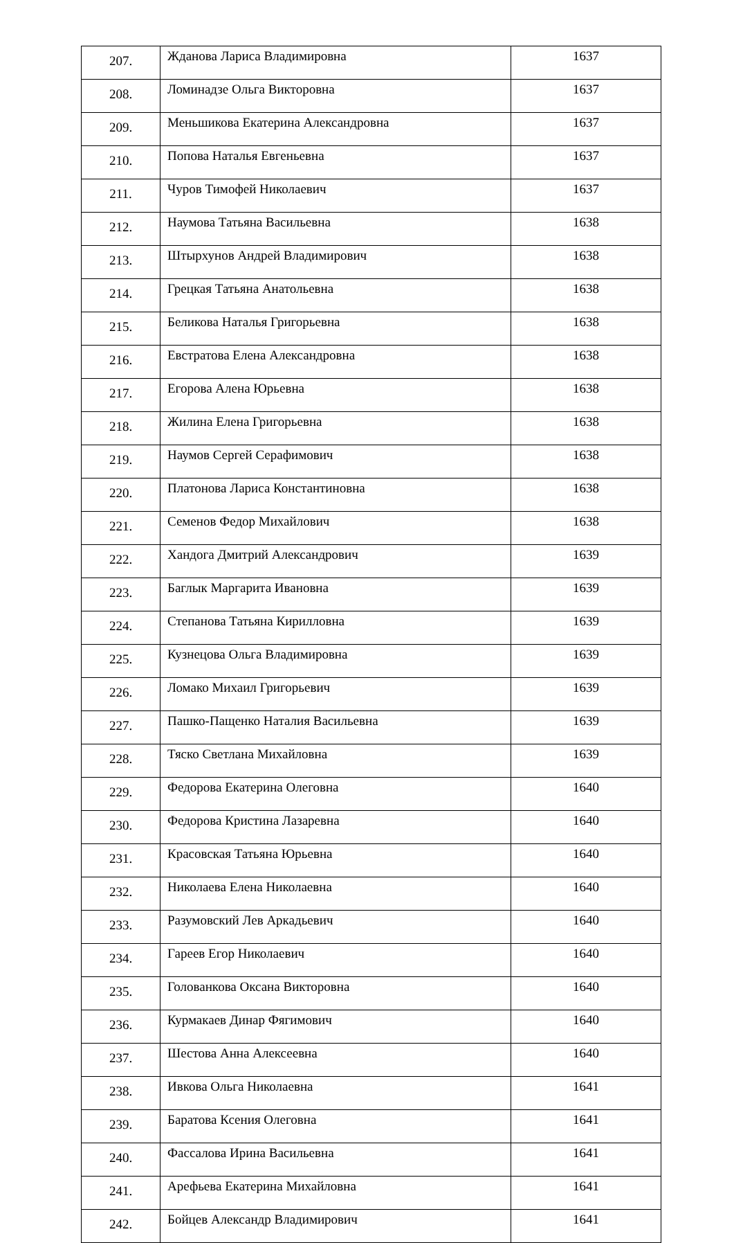| 207. | Жданова Лариса Владимировна | 1637 |
| 208. | Ломинадзе Ольга Викторовна | 1637 |
| 209. | Меньшикова Екатерина Александровна | 1637 |
| 210. | Попова Наталья Евгеньевна | 1637 |
| 211. | Чуров Тимофей Николаевич | 1637 |
| 212. | Наумова Татьяна Васильевна | 1638 |
| 213. | Штырхунов Андрей Владимирович | 1638 |
| 214. | Грецкая Татьяна Анатольевна | 1638 |
| 215. | Беликова Наталья Григорьевна | 1638 |
| 216. | Евстратова Елена Александровна | 1638 |
| 217. | Егорова Алена Юрьевна | 1638 |
| 218. | Жилина Елена Григорьевна | 1638 |
| 219. | Наумов Сергей Серафимович | 1638 |
| 220. | Платонова Лариса Константиновна | 1638 |
| 221. | Семенов Федор Михайлович | 1638 |
| 222. | Хандога Дмитрий Александрович | 1639 |
| 223. | Баглык Маргарита Ивановна | 1639 |
| 224. | Степанова Татьяна Кирилловна | 1639 |
| 225. | Кузнецова Ольга Владимировна | 1639 |
| 226. | Ломако Михаил Григорьевич | 1639 |
| 227. | Пашко-Пащенко Наталия Васильевна | 1639 |
| 228. | Тяско Светлана Михайловна | 1639 |
| 229. | Федорова Екатерина Олеговна | 1640 |
| 230. | Федорова Кристина Лазаревна | 1640 |
| 231. | Красовская Татьяна Юрьевна | 1640 |
| 232. | Николаева Елена Николаевна | 1640 |
| 233. | Разумовский Лев Аркадьевич | 1640 |
| 234. | Гареев Егор Николаевич | 1640 |
| 235. | Голованкова Оксана Викторовна | 1640 |
| 236. | Курмакаев Динар Фягимович | 1640 |
| 237. | Шестова Анна Алексеевна | 1640 |
| 238. | Ивкова Ольга Николаевна | 1641 |
| 239. | Баратова Ксения Олеговна | 1641 |
| 240. | Фассалова Ирина Васильевна | 1641 |
| 241. | Арефьева Екатерина Михайловна | 1641 |
| 242. | Бойцев Александр Владимирович | 1641 |